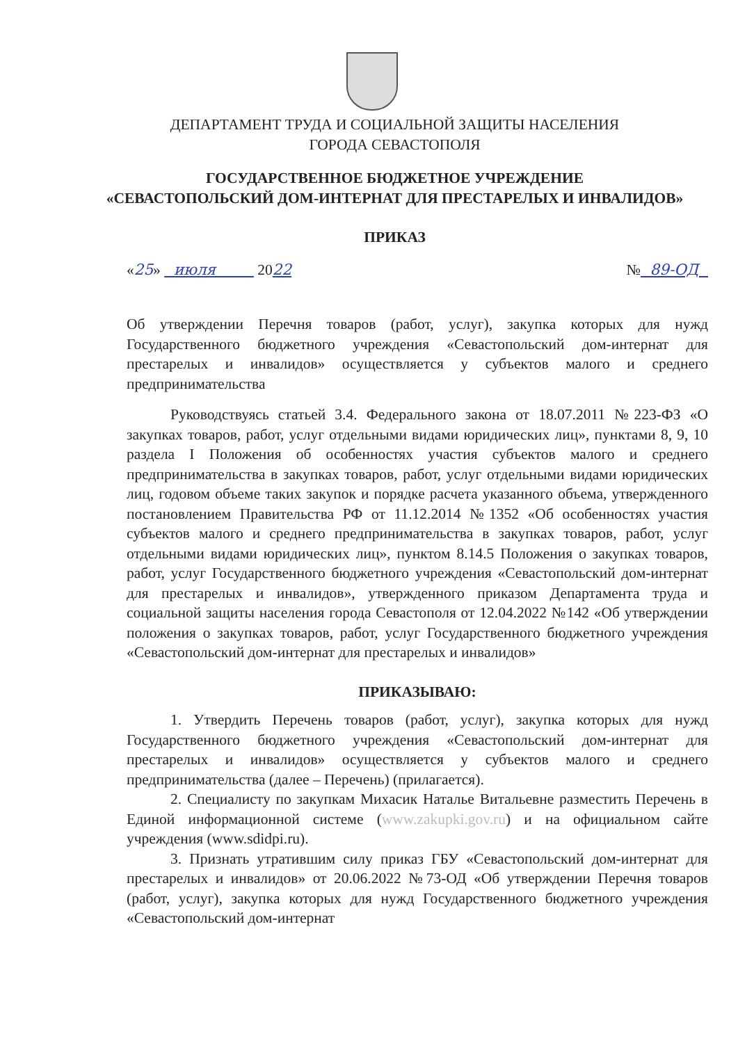ДЕПАРТАМЕНТ ТРУДА И СОЦИАЛЬНОЙ ЗАЩИТЫ НАСЕЛЕНИЯ
ГОРОДА СЕВАСТОПОЛЯ
ГОСУДАРСТВЕННОЕ БЮДЖЕТНОЕ УЧРЕЖДЕНИЕ
«СЕВАСТОПОЛЬСКИЙ ДОМ-ИНТЕРНАТ ДЛЯ ПРЕСТАРЕЛЫХ И ИНВАЛИДОВ»
ПРИКАЗ
«25» июля 2022 № 89-ОД
Об утверждении Перечня товаров (работ, услуг), закупка которых для нужд Государственного бюджетного учреждения «Севастопольский дом-интернат для престарелых и инвалидов» осуществляется у субъектов малого и среднего предпринимательства
Руководствуясь статьей 3.4. Федерального закона от 18.07.2011 №223-ФЗ «О закупках товаров, работ, услуг отдельными видами юридических лиц», пунктами 8, 9, 10 раздела I Положения об особенностях участия субъектов малого и среднего предпринимательства в закупках товаров, работ, услуг отдельными видами юридических лиц, годовом объеме таких закупок и порядке расчета указанного объема, утвержденного постановлением Правительства РФ от 11.12.2014 №1352 «Об особенностях участия субъектов малого и среднего предпринимательства в закупках товаров, работ, услуг отдельными видами юридических лиц», пунктом 8.14.5 Положения о закупках товаров, работ, услуг Государственного бюджетного учреждения «Севастопольский дом-интернат для престарелых и инвалидов», утвержденного приказом Департамента труда и социальной защиты населения города Севастополя от 12.04.2022 №142 «Об утверждении положения о закупках товаров, работ, услуг Государственного бюджетного учреждения «Севастопольский дом-интернат для престарелых и инвалидов»
ПРИКАЗЫВАЮ:
1. Утвердить Перечень товаров (работ, услуг), закупка которых для нужд Государственного бюджетного учреждения «Севастопольский дом-интернат для престарелых и инвалидов» осуществляется у субъектов малого и среднего предпринимательства (далее – Перечень) (прилагается).
2. Специалисту по закупкам Михасик Наталье Витальевне разместить Перечень в Единой информационной системе (www.zakupki.gov.ru) и на официальном сайте учреждения (www.sdidpi.ru).
3. Признать утратившим силу приказ ГБУ «Севастопольский дом-интернат для престарелых и инвалидов» от 20.06.2022 №73-ОД «Об утверждении Перечня товаров (работ, услуг), закупка которых для нужд Государственного бюджетного учреждения «Севастопольский дом-интернат